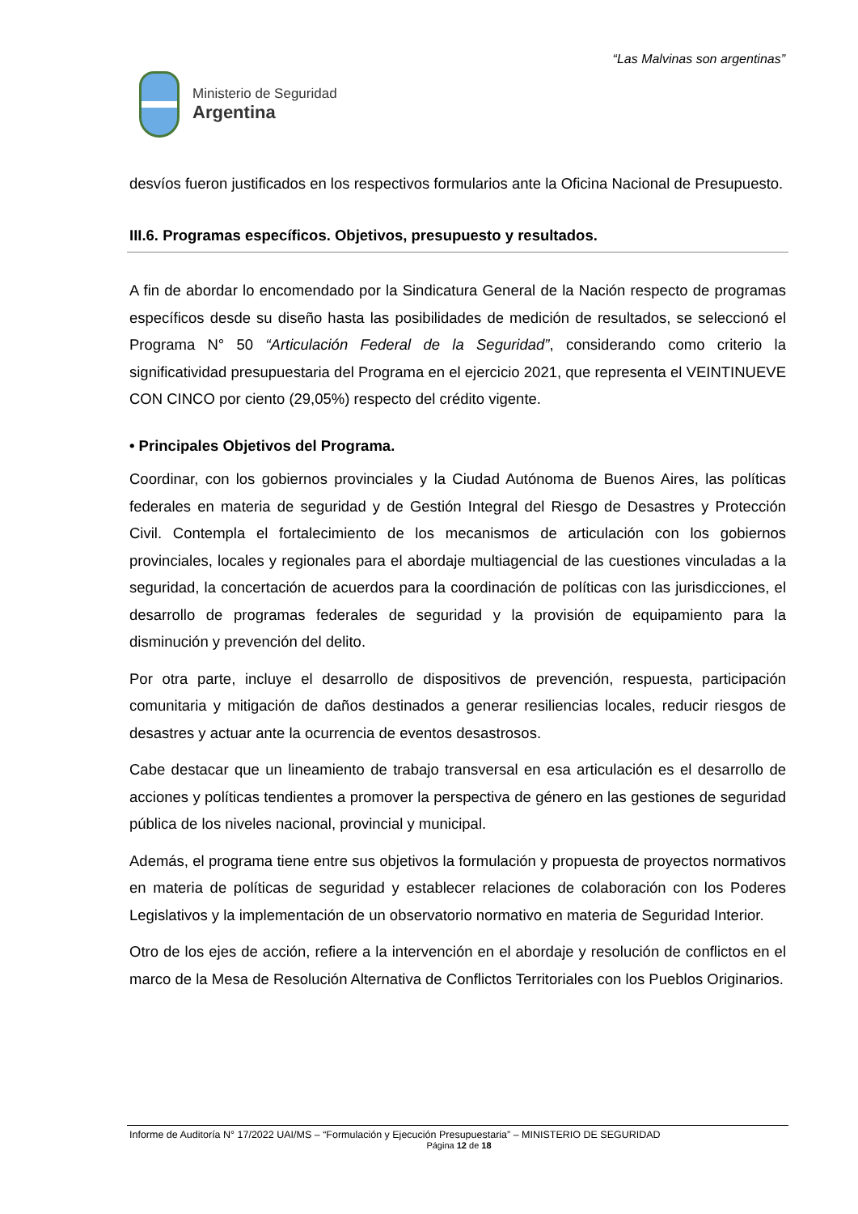“Las Malvinas son argentinas”
Ministerio de Seguridad
Argentina
desvíos fueron justificados en los respectivos formularios ante la Oficina Nacional de Presupuesto.
III.6. Programas específicos. Objetivos, presupuesto y resultados.
A fin de abordar lo encomendado por la Sindicatura General de la Nación respecto de programas específicos desde su diseño hasta las posibilidades de medición de resultados, se seleccionó el Programa N° 50 “Articulación Federal de la Seguridad”, considerando como criterio la significatividad presupuestaria del Programa en el ejercicio 2021, que representa el VEINTINUEVE CON CINCO por ciento (29,05%) respecto del crédito vigente.
• Principales Objetivos del Programa.
Coordinar, con los gobiernos provinciales y la Ciudad Autónoma de Buenos Aires, las políticas federales en materia de seguridad y de Gestión Integral del Riesgo de Desastres y Protección Civil. Contempla el fortalecimiento de los mecanismos de articulación con los gobiernos provinciales, locales y regionales para el abordaje multiagencial de las cuestiones vinculadas a la seguridad, la concertación de acuerdos para la coordinación de políticas con las jurisdicciones, el desarrollo de programas federales de seguridad y la provisión de equipamiento para la disminución y prevención del delito.
Por otra parte, incluye el desarrollo de dispositivos de prevención, respuesta, participación comunitaria y mitigación de daños destinados a generar resiliencias locales, reducir riesgos de desastres y actuar ante la ocurrencia de eventos desastrosos.
Cabe destacar que un lineamiento de trabajo transversal en esa articulación es el desarrollo de acciones y políticas tendientes a promover la perspectiva de género en las gestiones de seguridad pública de los niveles nacional, provincial y municipal.
Además, el programa tiene entre sus objetivos la formulación y propuesta de proyectos normativos en materia de políticas de seguridad y establecer relaciones de colaboración con los Poderes Legislativos y la implementación de un observatorio normativo en materia de Seguridad Interior.
Otro de los ejes de acción, refiere a la intervención en el abordaje y resolución de conflictos en el marco de la Mesa de Resolución Alternativa de Conflictos Territoriales con los Pueblos Originarios.
Informe de Auditoría N° 17/2022 UAI/MS – “Formulación y Ejecución Presupuestaria” – MINISTERIO DE SEGURIDAD
Página 12 de 18